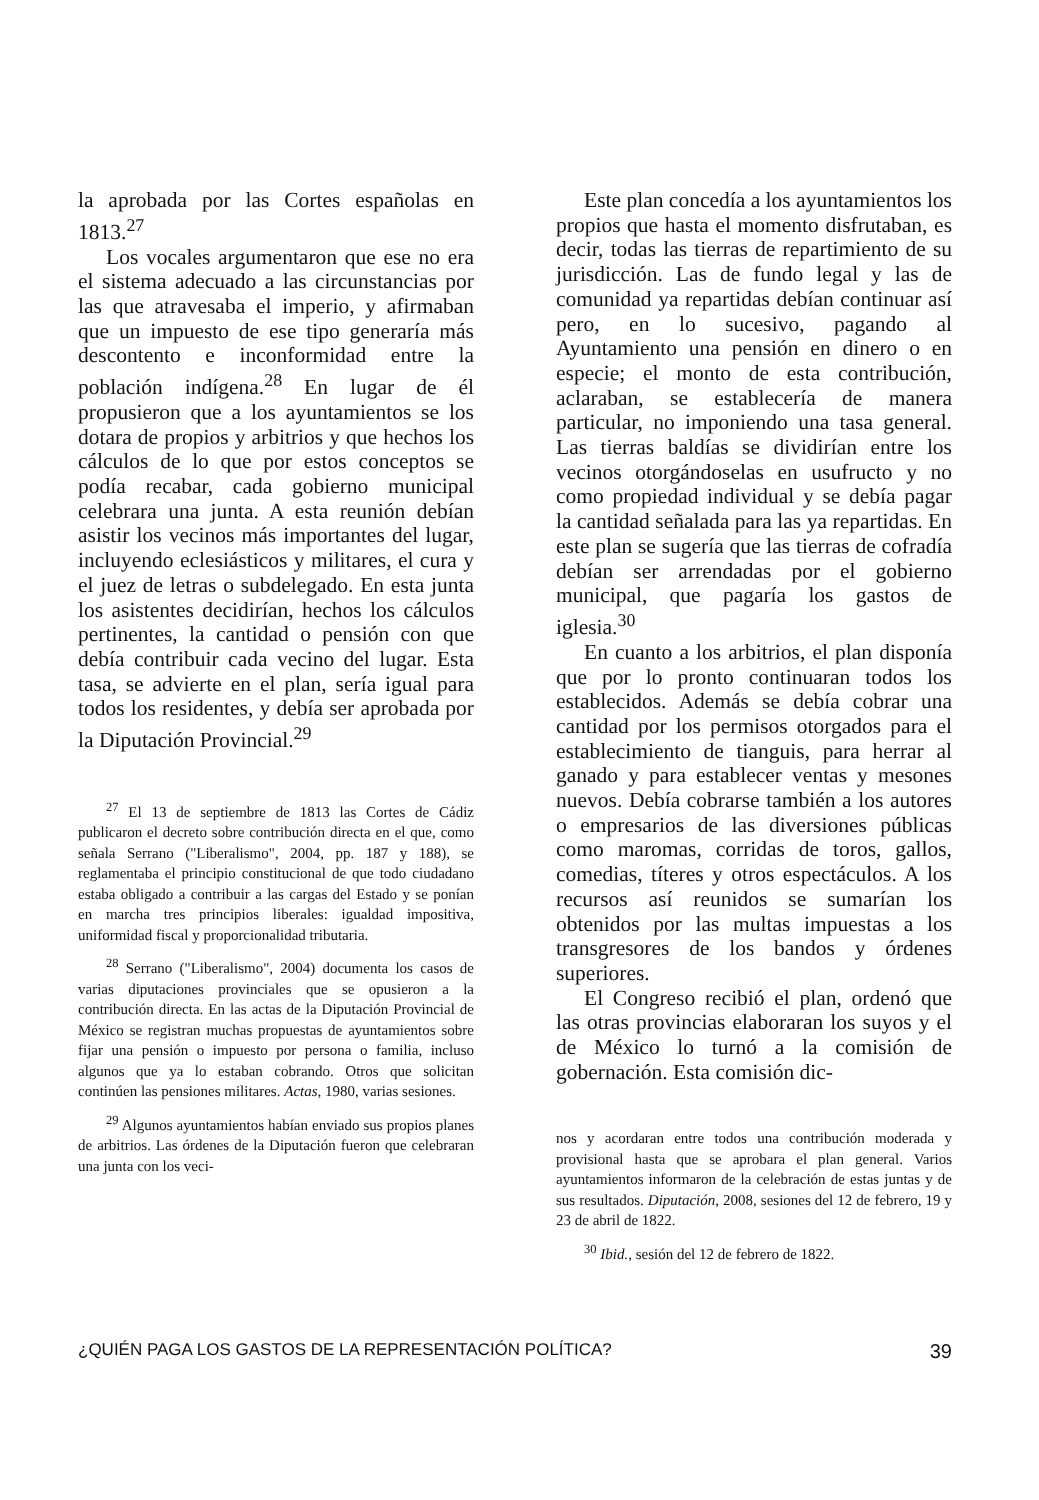la aprobada por las Cortes españolas en 1813.<sup>27</sup>
Los vocales argumentaron que ese no era el sistema adecuado a las circunstancias por las que atravesaba el imperio, y afirmaban que un impuesto de ese tipo generaría más descontento e inconformidad entre la población indígena.<sup>28</sup> En lugar de él propusieron que a los ayuntamientos se los dotara de propios y arbitrios y que hechos los cálculos de lo que por estos conceptos se podía recabar, cada gobierno municipal celebrara una junta. A esta reunión debían asistir los vecinos más importantes del lugar, incluyendo eclesiásticos y militares, el cura y el juez de letras o subdelegado. En esta junta los asistentes decidirían, hechos los cálculos pertinentes, la cantidad o pensión con que debía contribuir cada vecino del lugar. Esta tasa, se advierte en el plan, sería igual para todos los residentes, y debía ser aprobada por la Diputación Provincial.<sup>29</sup>
<sup>27</sup> El 13 de septiembre de 1813 las Cortes de Cádiz publicaron el decreto sobre contribución directa en el que, como señala Serrano ("Liberalismo", 2004, pp. 187 y 188), se reglamentaba el principio constitucional de que todo ciudadano estaba obligado a contribuir a las cargas del Estado y se ponían en marcha tres principios liberales: igualdad impositiva, uniformidad fiscal y proporcionalidad tributaria.
<sup>28</sup> Serrano ("Liberalismo", 2004) documenta los casos de varias diputaciones provinciales que se opusieron a la contribución directa. En las actas de la Diputación Provincial de México se registran muchas propuestas de ayuntamientos sobre fijar una pensión o impuesto por persona o familia, incluso algunos que ya lo estaban cobrando. Otros que solicitan continúen las pensiones militares. Actas, 1980, varias sesiones.
<sup>29</sup> Algunos ayuntamientos habían enviado sus propios planes de arbitrios. Las órdenes de la Diputación fueron que celebraran una junta con los veci-
Este plan concedía a los ayuntamientos los propios que hasta el momento disfrutaban, es decir, todas las tierras de repartimiento de su jurisdicción. Las de fundo legal y las de comunidad ya repartidas debían continuar así pero, en lo sucesivo, pagando al Ayuntamiento una pensión en dinero o en especie; el monto de esta contribución, aclaraban, se establecería de manera particular, no imponiendo una tasa general. Las tierras baldías se dividirían entre los vecinos otorgándoselas en usufructo y no como propiedad individual y se debía pagar la cantidad señalada para las ya repartidas. En este plan se sugería que las tierras de cofradía debían ser arrendadas por el gobierno municipal, que pagaría los gastos de iglesia.<sup>30</sup>
En cuanto a los arbitrios, el plan disponía que por lo pronto continuaran todos los establecidos. Además se debía cobrar una cantidad por los permisos otorgados para el establecimiento de tianguis, para herrar al ganado y para establecer ventas y mesones nuevos. Debía cobrarse también a los autores o empresarios de las diversiones públicas como maromas, corridas de toros, gallos, comedias, títeres y otros espectáculos. A los recursos así reunidos se sumarían los obtenidos por las multas impuestas a los transgresores de los bandos y órdenes superiores.
El Congreso recibió el plan, ordenó que las otras provincias elaboraran los suyos y el de México lo turnó a la comisión de gobernación. Esta comisión dic-
nos y acordaran entre todos una contribución moderada y provisional hasta que se aprobara el plan general. Varios ayuntamientos informaron de la celebración de estas juntas y de sus resultados. Diputación, 2008, sesiones del 12 de febrero, 19 y 23 de abril de 1822.
<sup>30</sup> Ibid., sesión del 12 de febrero de 1822.
¿QUIÉN PAGA LOS GASTOS DE LA REPRESENTACIÓN POLÍTICA? 39